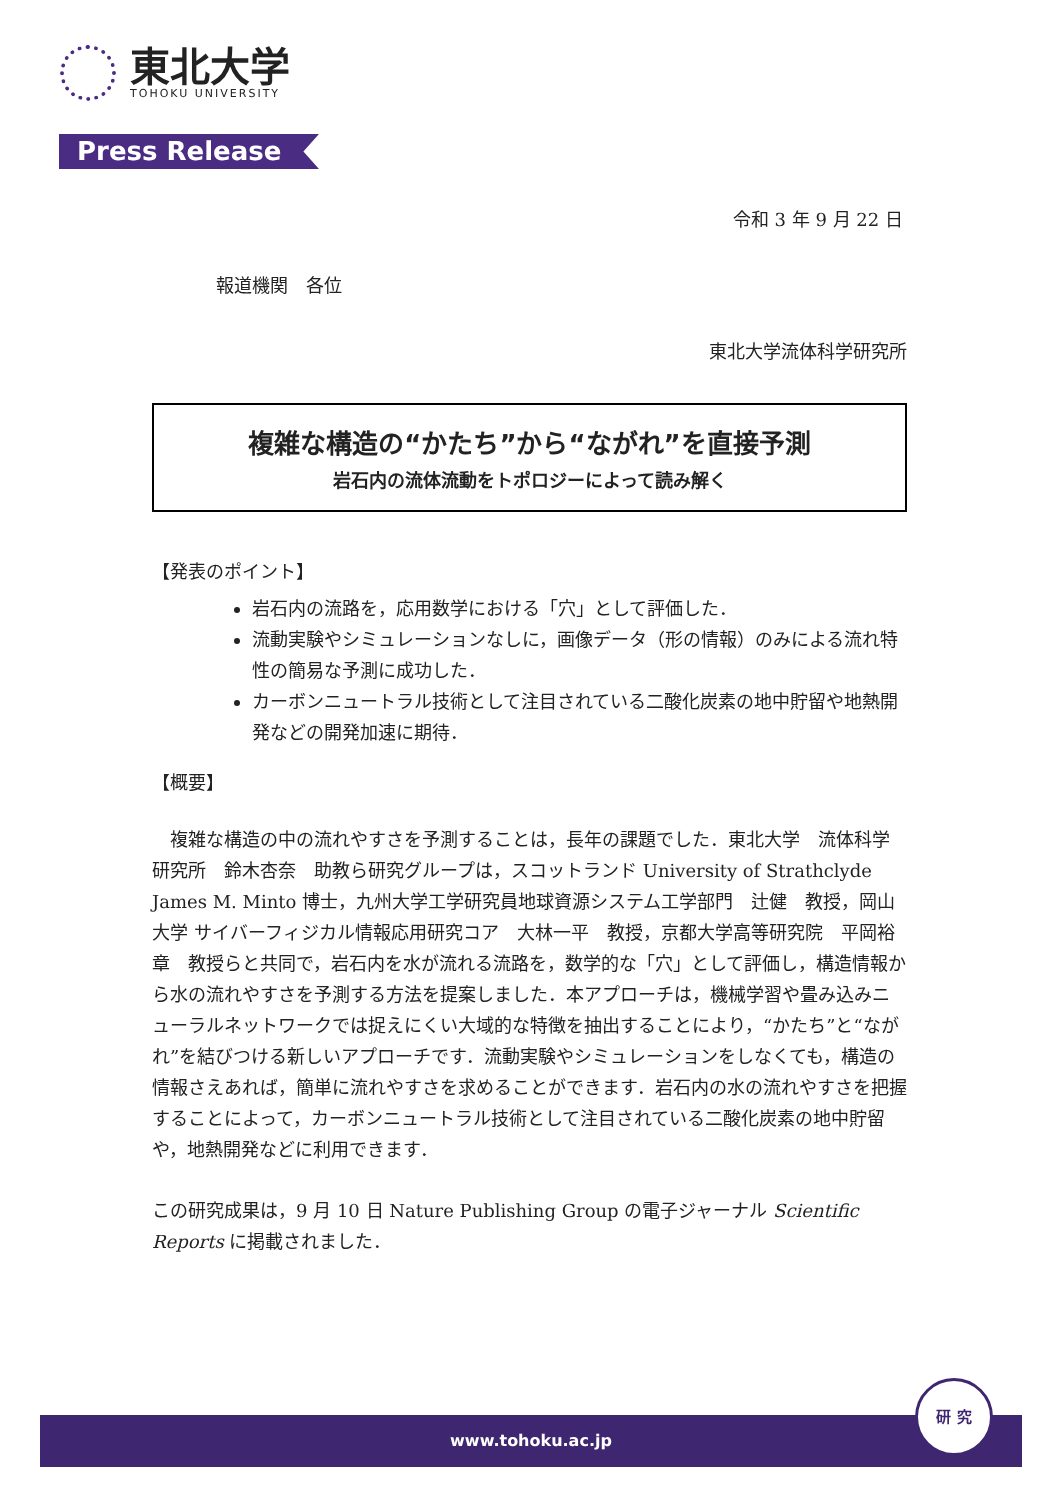東北大学
TOHOKU UNIVERSITY
Press Release
令和 3 年 9 月 22 日
報道機関　各位
東北大学流体科学研究所
複雑な構造の“かたち”から“ながれ”を直接予測
岩石内の流体流動をトポロジーによって読み解く
【発表のポイント】
岩石内の流路を，応用数学における「穴」として評価した．
流動実験やシミュレーションなしに，画像データ（形の情報）のみによる流れ特性の簡易な予測に成功した．
カーボンニュートラル技術として注目されている二酸化炭素の地中貯留や地熱開発などの開発加速に期待．
【概要】
　複雑な構造の中の流れやすさを予測することは，長年の課題でした．東北大学　流体科学研究所　鈴木杏奈　助教ら研究グループは，スコットランド University of Strathclyde　James M. Minto 博士，九州大学工学研究員地球資源システム工学部門　辻健　教授，岡山大学 サイバーフィジカル情報応用研究コア　大林一平　教授，京都大学高等研究院　平岡裕章　教授らと共同で，岩石内を水が流れる流路を，数学的な「穴」として評価し，構造情報から水の流れやすさを予測する方法を提案しました．本アプローチは，機械学習や畳み込みニューラルネットワークでは捉えにくい大域的な特徴を抽出することにより，“かたち”と“ながれ”を結びつける新しいアプローチです．流動実験やシミュレーションをしなくても，構造の情報さえあれば，簡単に流れやすさを求めることができます．岩石内の水の流れやすさを把握することによって，カーボンニュートラル技術として注目されている二酸化炭素の地中貯留や，地熱開発などに利用できます．
この研究成果は，9 月 10 日 Nature Publishing Group の電子ジャーナル Scientific Reports に掲載されました．
www.tohoku.ac.jp
研 究